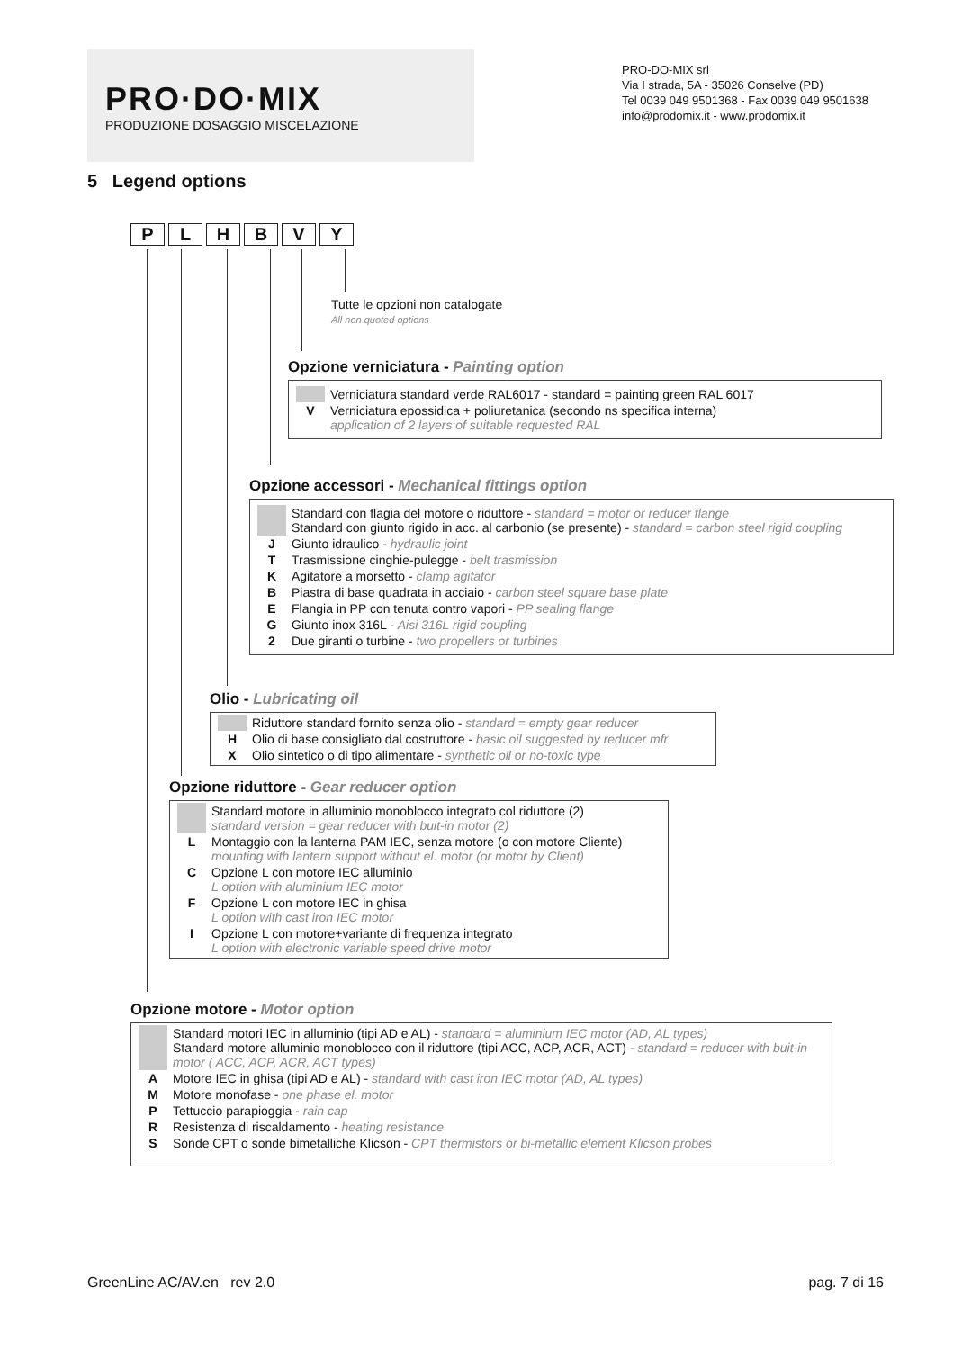PRO·DO·MIX
PRODUZIONE DOSAGGIO MISCELAZIONE
PRO-DO-MIX srl
Via I strada, 5A - 35026 Conselve (PD)
Tel 0039 049 9501368 - Fax 0039 049 9501638
info@prodomix.it - www.prodomix.it
5 Legend options
P L H B V Y
Tutte le opzioni non catalogate
All non quoted options
Opzione verniciatura - Painting option
| | Verniciatura standard verde RAL6017 - standard = painting green RAL 6017 |
| V | Verniciatura epossidica + poliuretanica (secondo ns specifica interna) application of 2 layers of suitable requested RAL |
Opzione accessori - Mechanical fittings option
| | Standard con flagia del motore o riduttore - standard = motor or reducer flange Standard con giunto rigido in acc. al carbonio (se presente) - standard = carbon steel rigid coupling |
| J | Giunto idraulico - hydraulic joint |
| T | Trasmissione cinghie-pulegge - belt trasmission |
| K | Agitatore a morsetto - clamp agitator |
| B | Piastra di base quadrata in acciaio - carbon steel square base plate |
| E | Flangia in PP con tenuta contro vapori - PP sealing flange |
| G | Giunto inox 316L - Aisi 316L rigid coupling |
| 2 | Due giranti o turbine - two propellers or turbines |
Olio - Lubricating oil
| | Riduttore standard fornito senza olio - standard = empty gear reducer |
| H | Olio di base consigliato dal costruttore - basic oil suggested by reducer mfr |
| X | Olio sintetico o di tipo alimentare - synthetic oil or no-toxic type |
Opzione riduttore - Gear reducer option
| | Standard motore in alluminio monoblocco integrato col riduttore (2) standard version = gear reducer with buit-in motor (2) |
| L | Montaggio con la lanterna PAM IEC, senza motore (o con motore Cliente) mounting with lantern support without el. motor (or motor by Client) |
| C | Opzione L con motore IEC alluminio L option with aluminium IEC motor |
| F | Opzione L con motore IEC in ghisa L option with cast iron IEC motor |
| I | Opzione L con motore+variante di frequenza integrato L option with electronic variable speed drive motor |
Opzione motore - Motor option
| | Standard motori IEC in alluminio (tipi AD e AL) - standard = aluminium IEC motor (AD, AL types) Standard motore alluminio monoblocco con il riduttore (tipi ACC, ACP, ACR, ACT) - standard = reducer with buit-in motor ( ACC, ACP, ACR, ACT types) |
| A | Motore IEC in ghisa (tipi AD e AL) - standard with cast iron IEC motor (AD, AL types) |
| M | Motore monofase - one phase el. motor |
| P | Tettuccio parapioggia - rain cap |
| R | Resistenza di riscaldamento - heating resistance |
| S | Sonde CPT o sonde bimetalliche Klicson - CPT thermistors or bi-metallic element Klicson probes |
GreenLine AC/AV.en rev 2.0 pag. 7 di 16